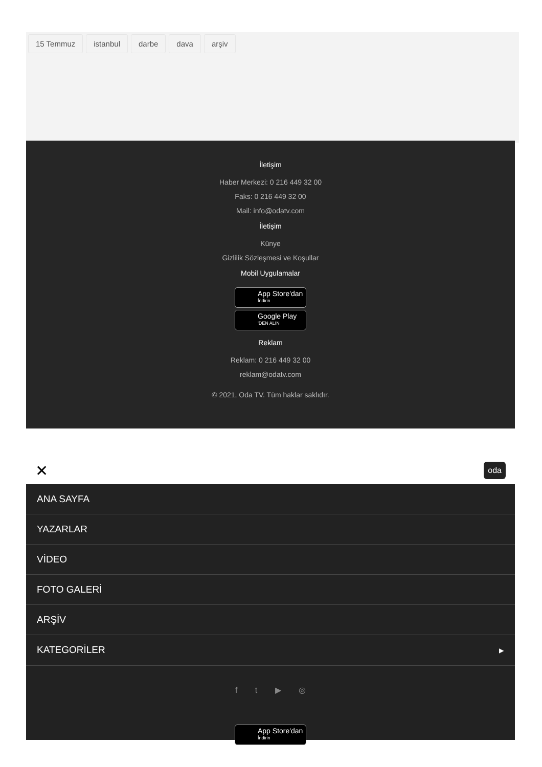15 Temmuz istanbul darbe dava arşiv
İletişim
Haber Merkezi: 0 216 449 32 00
Faks: 0 216 449 32 00
Mail: info@odatv.com
İletişim
Künye
Gizlilik Sözleşmesi ve Koşullar
Mobil Uygulamalar
App Store'dan İndirin
Google Play 'DEN ALIN
Reklam
Reklam: 0 216 449 32 00
reklam@odatv.com
© 2021, Oda TV. Tüm haklar saklıdır.
✕ oda
ANA SAYFA
YAZARLAR
VİDEO
FOTO GALERİ
ARŞİV
KATEGORİLER ▸
f t ▶ ◎
App Store'dan İndirin